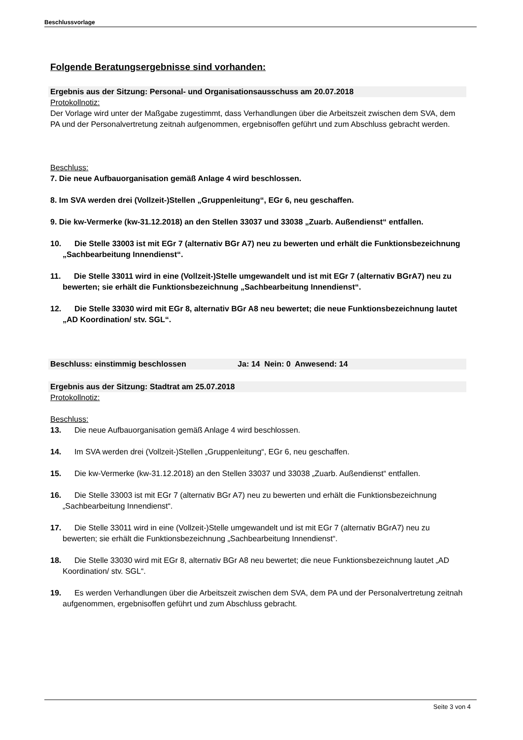Beschlussvorlage
Folgende Beratungsergebnisse sind vorhanden:
Ergebnis aus der Sitzung: Personal- und Organisationsausschuss am 20.07.2018
Protokollnotiz:
Der Vorlage wird unter der Maßgabe zugestimmt, dass Verhandlungen über die Arbeitszeit zwischen dem SVA, dem PA und der Personalvertretung zeitnah aufgenommen, ergebnisoffen geführt und zum Abschluss gebracht werden.
Beschluss:
7. Die neue Aufbauorganisation gemäß Anlage 4 wird beschlossen.
8. Im SVA werden drei (Vollzeit-)Stellen „Gruppenleitung“, EGr 6, neu geschaffen.
9. Die kw-Vermerke (kw-31.12.2018) an den Stellen 33037 und 33038 „Zuarb. Außendienst“ entfallen.
10. Die Stelle 33003 ist mit EGr 7 (alternativ BGr A7) neu zu bewerten und erhält die Funktionsbezeichnung „Sachbearbeitung Innendienst“.
11. Die Stelle 33011 wird in eine (Vollzeit-)Stelle umgewandelt und ist mit EGr 7 (alternativ BGrA7) neu zu bewerten; sie erhält die Funktionsbezeichnung „Sachbearbeitung Innendienst“.
12. Die Stelle 33030 wird mit EGr 8, alternativ BGr A8 neu bewertet; die neue Funktionsbezeichnung lautet „AD Koordination/ stv. SGL“.
Beschluss: einstimmig beschlossen Ja: 14 Nein: 0 Anwesend: 14
Ergebnis aus der Sitzung: Stadtrat am 25.07.2018
Protokollnotiz:
Beschluss:
13. Die neue Aufbauorganisation gemäß Anlage 4 wird beschlossen.
14. Im SVA werden drei (Vollzeit-)Stellen „Gruppenleitung“, EGr 6, neu geschaffen.
15. Die kw-Vermerke (kw-31.12.2018) an den Stellen 33037 und 33038 „Zuarb. Außendienst“ entfallen.
16. Die Stelle 33003 ist mit EGr 7 (alternativ BGr A7) neu zu bewerten und erhält die Funktionsbezeichnung „Sachbearbeitung Innendienst“.
17. Die Stelle 33011 wird in eine (Vollzeit-)Stelle umgewandelt und ist mit EGr 7 (alternativ BGrA7) neu zu bewerten; sie erhält die Funktionsbezeichnung „Sachbearbeitung Innendienst“.
18. Die Stelle 33030 wird mit EGr 8, alternativ BGr A8 neu bewertet; die neue Funktionsbezeichnung lautet „AD Koordination/ stv. SGL“.
19. Es werden Verhandlungen über die Arbeitszeit zwischen dem SVA, dem PA und der Personalvertretung zeitnah aufgenommen, ergebnisoffen geführt und zum Abschluss gebracht.
Seite 3 von 4